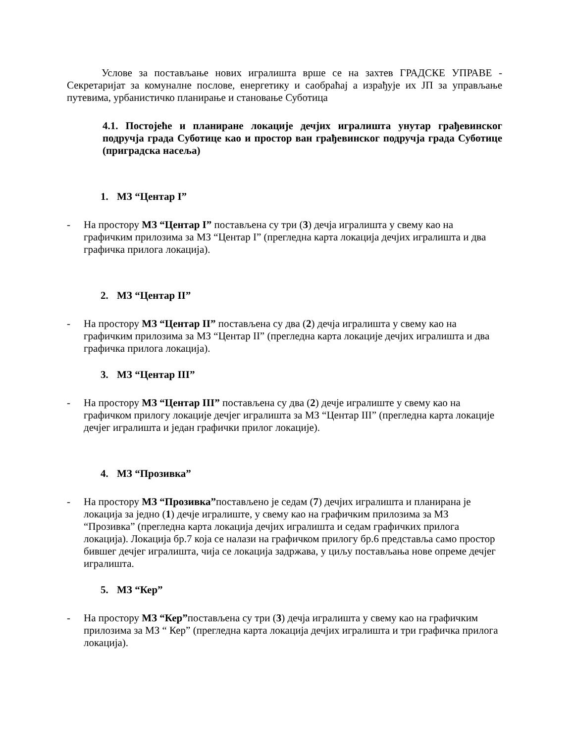Услове за постављање нових игралишта врше се на захтев ГРАДСКЕ УПРАВЕ - Секретаријат за комуналне послове, енергетику и саобраћај а израђује их ЈП за управљање путевима, урбанистичко планирање и становање Суботица
4.1. Постојеће и планиране локације дечјих игралишта унутар грађевинског подручја града Суботице као и простор ван грађевинског подручја града Суботице (приградска насеља)
1. МЗ “Центар I”
- На простору МЗ “Центар I” постављена су три (3) дечја игралишта у свему као на графичким прилозима за МЗ “Центар I” (прегледна карта локација дечјих игралишта и два графичка прилога локација).
2. МЗ “Центар II”
- На простору МЗ “Центар II” постављена су два (2) дечја игралишта у свему као на графичким прилозима за МЗ “Центар II” (прегледна карта локације дечјих игралишта и два графичка прилога локација).
3. МЗ “Центар III”
- На простору МЗ “Центар III” постављена су два (2) дечје игралиште у свему као на графичком прилогу локације дечјег игралишта за МЗ “Центар III” (прегледна карта локације дечјег игралишта и један графички прилог локације).
4. МЗ “Прозивка”
- На простору МЗ “Прозивка”постављено је седам (7) дечјих игралишта и планирана је локација за једно (1) дечје игралиште, у свему као на графичким прилозима за МЗ “Прозивка” (прегледна карта локација дечјих игралишта и седам графичких прилога локација). Локација бр.7 која се налази на графичком прилогу бр.6 представља само простор бившег дечјег игралишта, чија се локација задржава, у циљу постављања нове опреме дечјег игралишта.
5. МЗ “Кер”
- На простору МЗ “Кер”постављена су три (3) дечја игралишта у свему као на графичким прилозима за МЗ “ Кер” (прегледна карта локација дечјих игралишта и три графичка прилога локација).